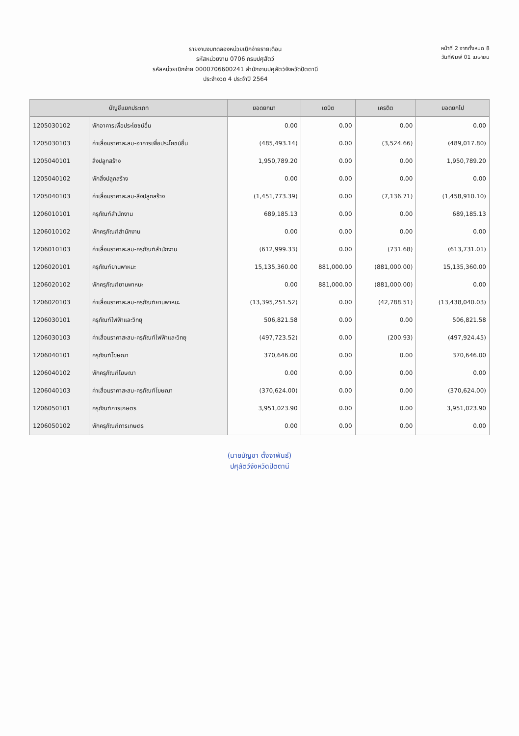รายงานงบทดลองหน่วยเบิกจ่ายรายเดือน
รหัสหน่วยงาน 0706 กรมปศุสัตว์
รหัสหน่วยเบิกจ่าย 0000706600241 สำนักงานปศุสัตว์จังหวัดปัตตานี
ประจำงวด 4 ประจำปี 2564
หน้าที่ 2 จากทั้งหมด 8
วันที่พิมพ์ 01 เมษายน
| บัญชีแยกประเภท | | ยอดยกมา | เดบิต | เครดิต | ยอดยกไป |
| --- | --- | --- | --- | --- | --- |
| 1205030102 | พักอาคารเพื่อประโยชน์อื่น | 0.00 | 0.00 | 0.00 | 0.00 |
| 1205030103 | ค่าเสื่อมราคาสะสม-อาคารเพื่อประโยชน์อื่น | (485,493.14) | 0.00 | (3,524.66) | (489,017.80) |
| 1205040101 | สิ่งปลูกสร้าง | 1,950,789.20 | 0.00 | 0.00 | 1,950,789.20 |
| 1205040102 | พักสิ่งปลูกสร้าง | 0.00 | 0.00 | 0.00 | 0.00 |
| 1205040103 | ค่าเสื่อมราคาสะสม-สิ่งปลูกสร้าง | (1,451,773.39) | 0.00 | (7,136.71) | (1,458,910.10) |
| 1206010101 | ครุภัณฑ์สำนักงาน | 689,185.13 | 0.00 | 0.00 | 689,185.13 |
| 1206010102 | พักครุภัณฑ์สำนักงาน | 0.00 | 0.00 | 0.00 | 0.00 |
| 1206010103 | ค่าเสื่อมราคาสะสม-ครุภัณฑ์สำนักงาน | (612,999.33) | 0.00 | (731.68) | (613,731.01) |
| 1206020101 | ครุภัณฑ์ยานพาหนะ | 15,135,360.00 | 881,000.00 | (881,000.00) | 15,135,360.00 |
| 1206020102 | พักครุภัณฑ์ยานพาหนะ | 0.00 | 881,000.00 | (881,000.00) | 0.00 |
| 1206020103 | ค่าเสื่อมราคาสะสม-ครุภัณฑ์ยานพาหนะ | (13,395,251.52) | 0.00 | (42,788.51) | (13,438,040.03) |
| 1206030101 | ครุภัณฑ์ไฟฟ้าและวิทยุ | 506,821.58 | 0.00 | 0.00 | 506,821.58 |
| 1206030103 | ค่าเสื่อมราคาสะสม-ครุภัณฑ์ไฟฟ้าและวิทยุ | (497,723.52) | 0.00 | (200.93) | (497,924.45) |
| 1206040101 | ครุภัณฑ์โฆษณา | 370,646.00 | 0.00 | 0.00 | 370,646.00 |
| 1206040102 | พักครุภัณฑ์โฆษณา | 0.00 | 0.00 | 0.00 | 0.00 |
| 1206040103 | ค่าเสื่อมราคาสะสม-ครุภัณฑ์โฆษณา | (370,624.00) | 0.00 | 0.00 | (370,624.00) |
| 1206050101 | ครุภัณฑ์การเกษตร | 3,951,023.90 | 0.00 | 0.00 | 3,951,023.90 |
| 1206050102 | พักครุภัณฑ์การเกษตร | 0.00 | 0.00 | 0.00 | 0.00 |
(นายบัญชา ตั้งจาพันธ์)
ปศุสัตว์จังหวัดปัตตานี